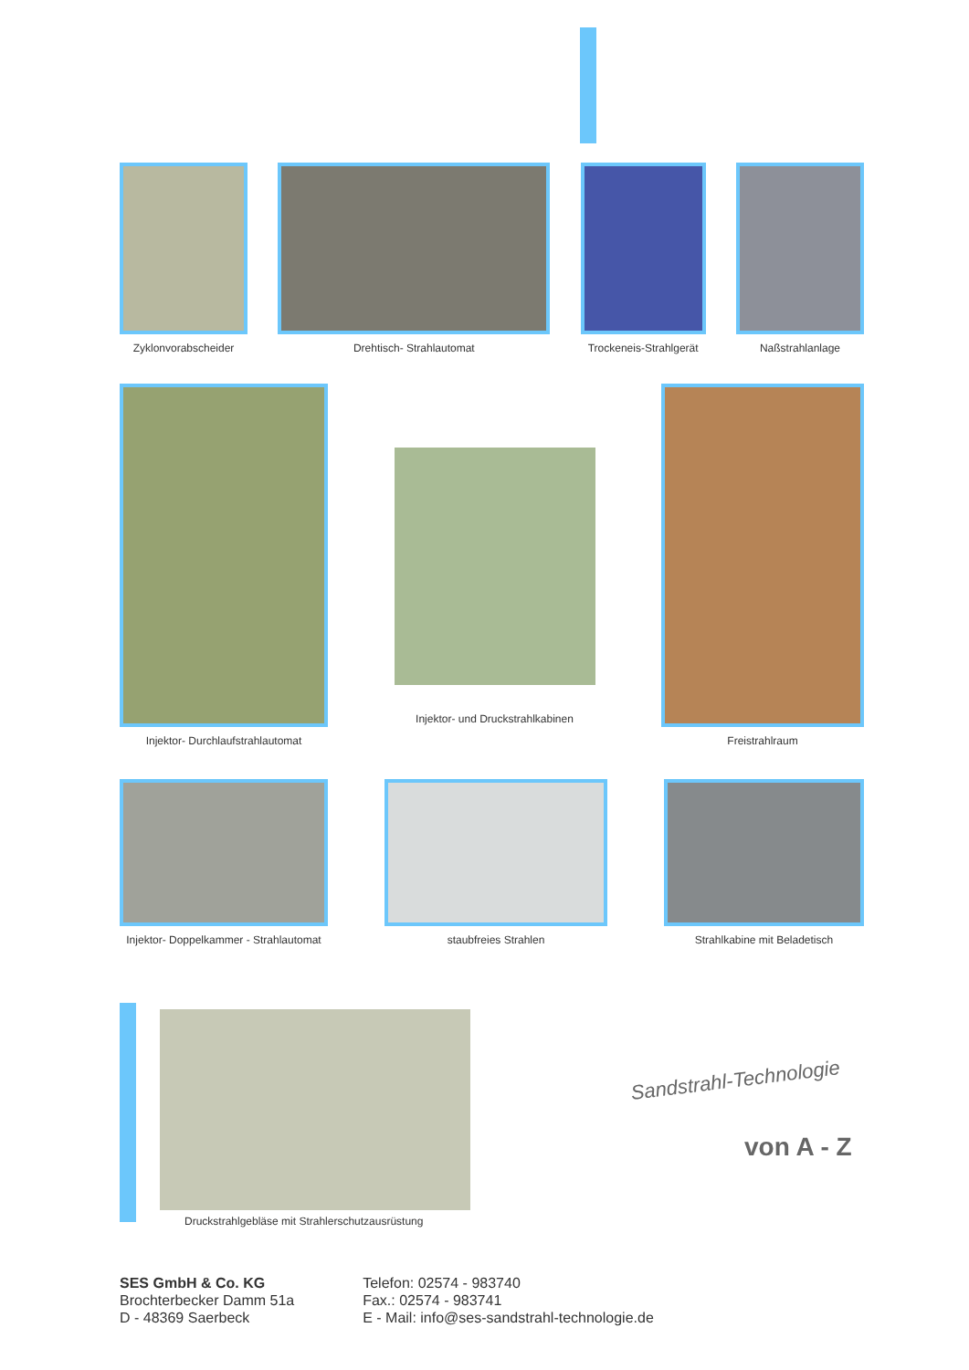Zyklonvorabscheider Drehtisch- Strahlautomat Trockeneis-Strahlgerät Naßstrahlanlage
Injektor- Durchlaufstrahlautomat
Injektor- und Druckstrahlkabinen
Freistrahlraum
Injektor- Doppelkammer - Strahlautomat
staubfreies Strahlen Strahlkabine mit Beladetisch
Druckstrahlgebläse mit Strahlerschutzausrüstung
Sandstrahl-Technologie
von A - Z
SES GmbH & Co. KG
Brochterbecker Damm 51a
D - 48369 Saerbeck
Telefon: 02574 - 983740
Fax.: 02574 - 983741
E - Mail: info@ses-sandstrahl-technologie.de